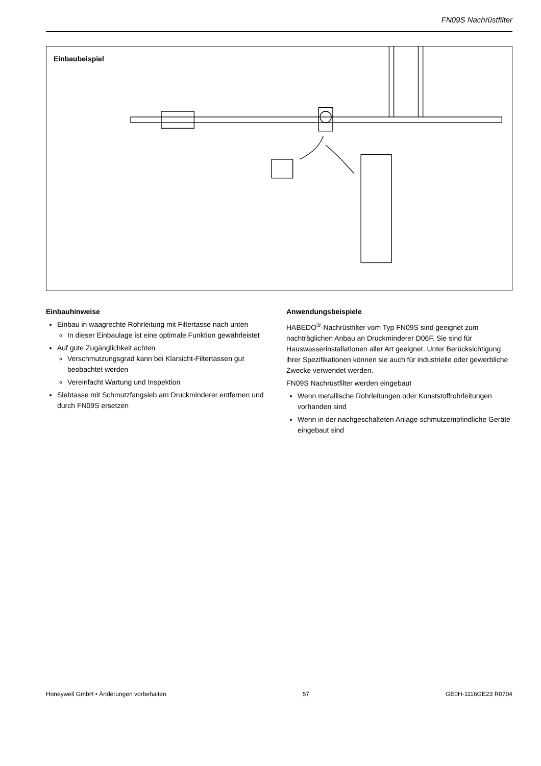FN09S Nachrüstfilter
Einbaubeispiel
Einbauhinweise
Einbau in waagrechte Rohrleitung mit Filtertasse nach unten
In dieser Einbaulage ist eine optimale Funktion gewährleistet
Auf gute Zugänglichkeit achten
Verschmutzungsgrad kann bei Klarsicht-Filtertassen gut beobachtet werden
Vereinfacht Wartung und Inspektion
Siebtasse mit Schmutzfangsieb am Druckminderer entfernen und durch FN09S ersetzen
Anwendungsbeispiele
HABEDO<sup>®</sup>-Nachrüstfilter vom Typ FN09S sind geeignet zum nachträglichen Anbau an Druckminderer D06F. Sie sind für Hauswasserinstallationen aller Art geeignet. Unter Berücksichtigung ihrer Spezifikationen können sie auch für industrielle oder gewerbliche Zwecke verwendet werden.
FN09S Nachrüstfilter werden eingebaut
Wenn metallische Rohrleitungen oder Kunststoffrohrleitungen vorhanden sind
Wenn in der nachgeschalteten Anlage schmutzempfindliche Geräte eingebaut sind
Honeywell GmbH • Änderungen vorbehalten 57 GE0H-1116GE23 R0704